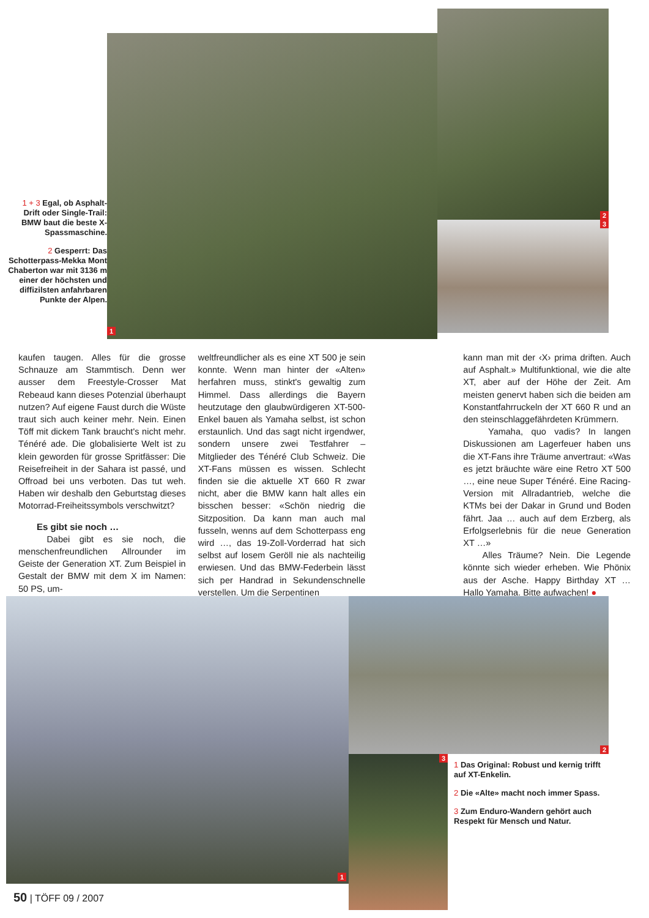1 + 3 Egal, ob Asphalt-Drift oder Single-Trail: BMW baut die beste X-Spassmaschine.
2 Gesperrt: Das Schotterpass-Mekka Mont Chaberton war mit 3136 m einer der höchsten und diffizilsten anfahrbaren Punkte der Alpen.
1
2
3
kaufen taugen. Alles für die grosse Schnauze am Stammtisch. Denn wer ausser dem Freestyle-Crosser Mat Rebeaud kann dieses Potenzial überhaupt nutzen? Auf eigene Faust durch die Wüste traut sich auch keiner mehr. Nein. Einen Töff mit dickem Tank braucht's nicht mehr. Ténéré ade. Die globalisierte Welt ist zu klein geworden für grosse Spritfässer: Die Reisefreiheit in der Sahara ist passé, und Offroad bei uns verboten. Das tut weh. Haben wir deshalb den Geburtstag dieses Motorrad-Freiheitssymbols verschwitzt?
Es gibt sie noch …
Dabei gibt es sie noch, die menschenfreundlichen Allrounder im Geiste der Generation XT. Zum Beispiel in Gestalt der BMW mit dem X im Namen: 50 PS, um-
weltfreundlicher als es eine XT 500 je sein konnte. Wenn man hinter der «Alten» herfahren muss, stinkt's gewaltig zum Himmel. Dass allerdings die Bayern heutzutage den glaubwürdigeren XT-500-Enkel bauen als Yamaha selbst, ist schon erstaunlich. Und das sagt nicht irgendwer, sondern unsere zwei Testfahrer – Mitglieder des Ténéré Club Schweiz. Die XT-Fans müssen es wissen. Schlecht finden sie die aktuelle XT 660 R zwar nicht, aber die BMW kann halt alles ein bisschen besser: «Schön niedrig die Sitzposition. Da kann man auch mal fusseln, wenns auf dem Schotterpass eng wird …, das 19-Zoll-Vorderrad hat sich selbst auf losem Geröll nie als nachteilig erwiesen. Und das BMW-Federbein lässt sich per Handrad in Sekundenschnelle verstellen. Um die Serpentinen
kann man mit der ‹X› prima driften. Auch auf Asphalt.» Multifunktional, wie die alte XT, aber auf der Höhe der Zeit. Am meisten genervt haben sich die beiden am Konstantfahrruckeln der XT 660 R und an den steinschlaggefährdeten Krümmern.
Yamaha, quo vadis? In langen Diskussionen am Lagerfeuer haben uns die XT-Fans ihre Träume anvertraut: «Was es jetzt bräuchte wäre eine Retro XT 500 …, eine neue Super Ténéré. Eine Racing-Version mit Allradantrieb, welche die KTMs bei der Dakar in Grund und Boden fährt. Jaa … auch auf dem Erzberg, als Erfolgserlebnis für die neue Generation XT …»
Alles Träume? Nein. Die Legende könnte sich wieder erheben. Wie Phönix aus der Asche. Happy Birthday XT … Hallo Yamaha. Bitte aufwachen! ●
1
2
3
1 Das Original: Robust und kernig trifft auf XT-Enkelin.
2 Die «Alte» macht noch immer Spass.
3 Zum Enduro-Wandern gehört auch Respekt für Mensch und Natur.
50 | TÖFF 09 / 2007